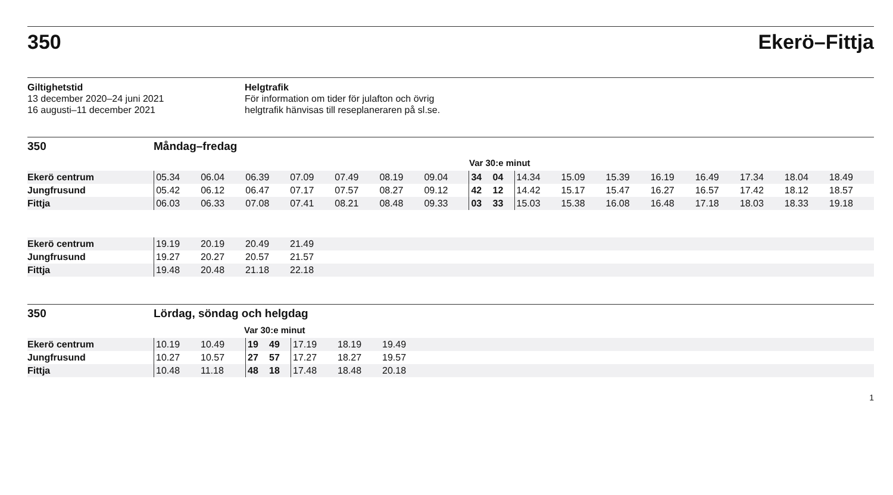350 Ekerö–Fittja
Giltighetstid
13 december 2020–24 juni 2021
16 augusti–11 december 2021
Helgtrafik
För information om tider för julafton och övrig
helgtrafik hänvisas till reseplaneraren på sl.se.
350 Måndag–fredag
Var 30:e minut
| Ekerö centrum | 05.34 | 06.04 | 06.39 | 07.09 | 07.49 | 08.19 | 09.04 | 34 | 04 | 14.34 | 15.09 | 15.39 | 16.19 | 16.49 | 17.34 | 18.04 | 18.49 |
| Jungfrusund | 05.42 | 06.12 | 06.47 | 07.17 | 07.57 | 08.27 | 09.12 | 42 | 12 | 14.42 | 15.17 | 15.47 | 16.27 | 16.57 | 17.42 | 18.12 | 18.57 |
| Fittja | 06.03 | 06.33 | 07.08 | 07.41 | 08.21 | 08.48 | 09.33 | 03 | 33 | 15.03 | 15.38 | 16.08 | 16.48 | 17.18 | 18.03 | 18.33 | 19.18 |
| Ekerö centrum | 19.19 | 20.19 | 20.49 | 21.49 | |
| Jungfrusund | 19.27 | 20.27 | 20.57 | 21.57 | |
| Fittja | 19.48 | 20.48 | 21.18 | 22.18 | |
350 Lördag, söndag och helgdag
Var 30:e minut
| Ekerö centrum | 10.19 | 10.49 | 19 | 49 | 17.19 | 18.19 | 19.49 | |
| Jungfrusund | 10.27 | 10.57 | 27 | 57 | 17.27 | 18.27 | 19.57 | |
| Fittja | 10.48 | 11.18 | 48 | 18 | 17.48 | 18.48 | 20.18 | |
1